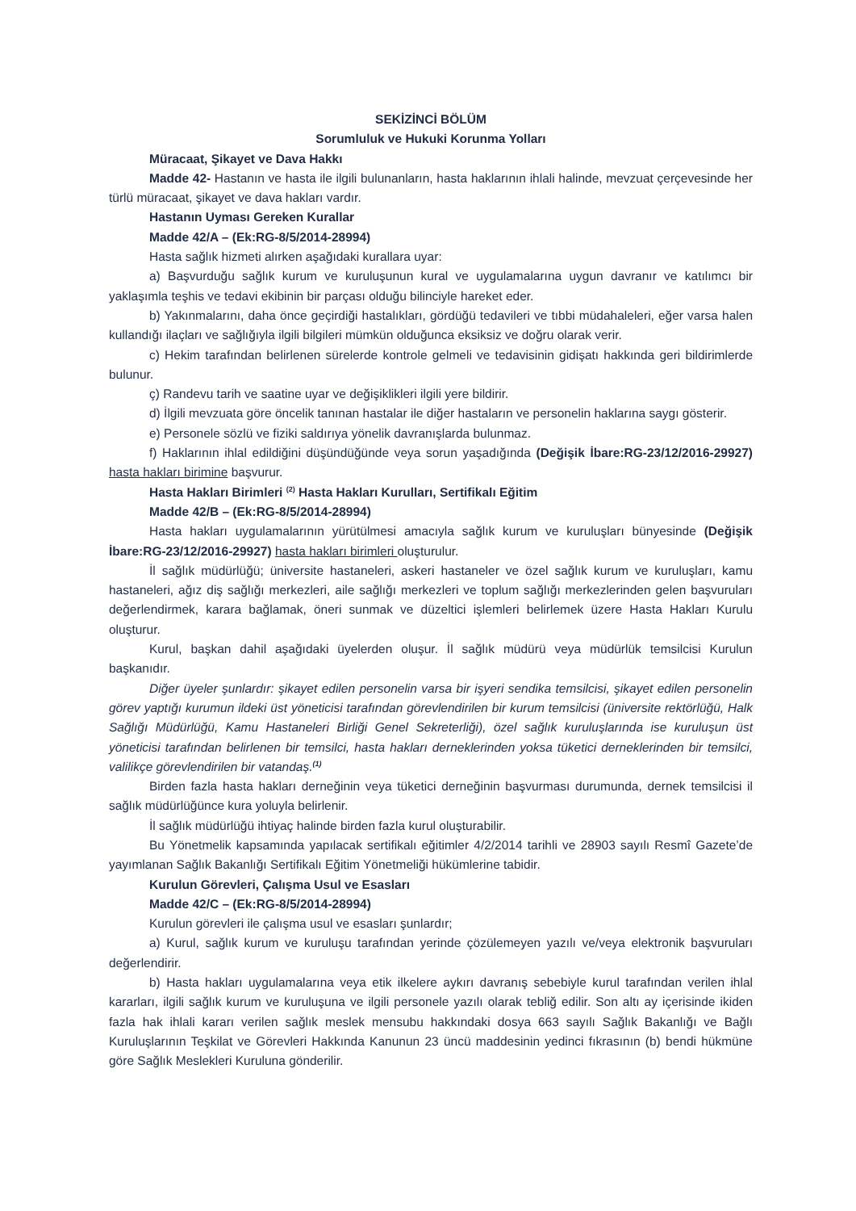SEKİZİNCİ BÖLÜM
Sorumluluk ve Hukuki Korunma Yolları
Müracaat, Şikayet ve Dava Hakkı
Madde 42- Hastanın ve hasta ile ilgili bulunanların, hasta haklarının ihlali halinde, mevzuat çerçevesinde her türlü müracaat, şikayet ve dava hakları vardır.
Hastanın Uyması Gereken Kurallar
Madde 42/A – (Ek:RG-8/5/2014-28994)
Hasta sağlık hizmeti alırken aşağıdaki kurallara uyar:
a) Başvurduğu sağlık kurum ve kuruluşunun kural ve uygulamalarına uygun davranır ve katılımcı bir yaklaşımla teşhis ve tedavi ekibinin bir parçası olduğu bilinciyle hareket eder.
b) Yakınmalarını, daha önce geçirdiği hastalıkları, gördüğü tedavileri ve tıbbi müdahaleleri, eğer varsa halen kullandığı ilaçları ve sağlığıyla ilgili bilgileri mümkün olduğunca eksiksiz ve doğru olarak verir.
c) Hekim tarafından belirlenen sürelerde kontrole gelmeli ve tedavisinin gidişatı hakkında geri bildirimlerde bulunur.
ç) Randevu tarih ve saatine uyar ve değişiklikleri ilgili yere bildirir.
d) İlgili mevzuata göre öncelik tanınan hastalar ile diğer hastaların ve personelin haklarına saygı gösterir.
e) Personele sözlü ve fiziki saldırıya yönelik davranışlarda bulunmaz.
f) Haklarının ihlal edildiğini düşündüğünde veya sorun yaşadığında (Değişik İbare:RG-23/12/2016-29927) hasta hakları birimine başvurur.
Hasta Hakları Birimleri <sup>(2)</sup> Hasta Hakları Kurulları, Sertifikalı Eğitim
Madde 42/B – (Ek:RG-8/5/2014-28994)
Hasta hakları uygulamalarının yürütülmesi amacıyla sağlık kurum ve kuruluşları bünyesinde (Değişik İbare:RG-23/12/2016-29927) hasta hakları birimleri oluşturulur.
İl sağlık müdürlüğü; üniversite hastaneleri, askeri hastaneler ve özel sağlık kurum ve kuruluşları, kamu hastaneleri, ağız diş sağlığı merkezleri, aile sağlığı merkezleri ve toplum sağlığı merkezlerinden gelen başvuruları değerlendirmek, karara bağlamak, öneri sunmak ve düzeltici işlemleri belirlemek üzere Hasta Hakları Kurulu oluşturur.
Kurul, başkan dahil aşağıdaki üyelerden oluşur. İl sağlık müdürü veya müdürlük temsilcisi Kurulun başkanıdır.
Diğer üyeler şunlardır: şikayet edilen personelin varsa bir işyeri sendika temsilcisi, şikayet edilen personelin görev yaptığı kurumun ildeki üst yöneticisi tarafından görevlendirilen bir kurum temsilcisi (üniversite rektörlüğü, Halk Sağlığı Müdürlüğü, Kamu Hastaneleri Birliği Genel Sekreterliği), özel sağlık kuruluşlarında ise kuruluşun üst yöneticisi tarafından belirlenen bir temsilci, hasta hakları derneklerinden yoksa tüketici derneklerinden bir temsilci, valilikçe görevlendirilen bir vatandaş.<sup>(1)</sup>
Birden fazla hasta hakları derneğinin veya tüketici derneğinin başvurması durumunda, dernek temsilcisi il sağlık müdürlüğünce kura yoluyla belirlenir.
İl sağlık müdürlüğü ihtiyaç halinde birden fazla kurul oluşturabilir.
Bu Yönetmelik kapsamında yapılacak sertifikalı eğitimler 4/2/2014 tarihli ve 28903 sayılı Resmî Gazete’de yayımlanan Sağlık Bakanlığı Sertifikalı Eğitim Yönetmeliği hükümlerine tabidir.
Kurulun Görevleri, Çalışma Usul ve Esasları
Madde 42/C – (Ek:RG-8/5/2014-28994)
Kurulun görevleri ile çalışma usul ve esasları şunlardır;
a) Kurul, sağlık kurum ve kuruluşu tarafından yerinde çözülemeyen yazılı ve/veya elektronik başvuruları değerlendirir.
b) Hasta hakları uygulamalarına veya etik ilkelere aykırı davranış sebebiyle kurul tarafından verilen ihlal kararları, ilgili sağlık kurum ve kuruluşuna ve ilgili personele yazılı olarak tebliğ edilir. Son altı ay içerisinde ikiden fazla hak ihlali kararı verilen sağlık meslek mensubu hakkındaki dosya 663 sayılı Sağlık Bakanlığı ve Bağlı Kuruluşlarının Teşkilat ve Görevleri Hakkında Kanunun 23 üncü maddesinin yedinci fıkrasının (b) bendi hükmüne göre Sağlık Meslekleri Kuruluna gönderilir.